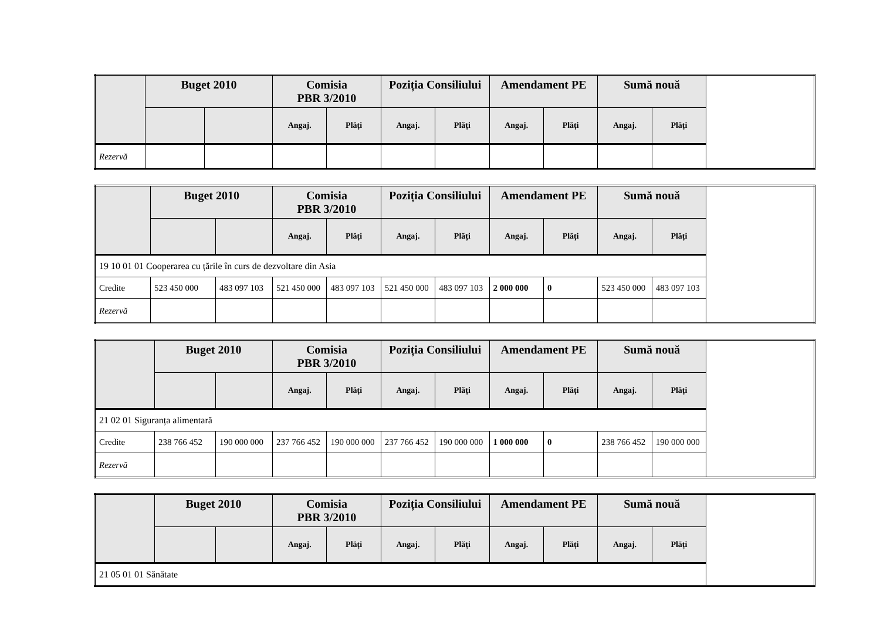| | Buget 2010 | | Comisia PBR 3/2010 | | Poziția Consiliului | | Amendament PE | | Sumă nouă | |
| --- | --- | --- | --- | --- | --- | --- | --- | --- | --- | --- |
| | | | Angaj. | Plăți | Angaj. | Plăți | Angaj. | Plăți | Angaj. | Plăți |
| Rezervă | | | | | | | | | | |
| | Buget 2010 | | Comisia PBR 3/2010 | | Poziția Consiliului | | Amendament PE | | Sumă nouă | |
| --- | --- | --- | --- | --- | --- | --- | --- | --- | --- | --- |
| | | | Angaj. | Plăți | Angaj. | Plăți | Angaj. | Plăți | Angaj. | Plăți |
| 19 10 01 01 Cooperarea cu țările în curs de dezvoltare din Asia | | | | | | | | | | |
| Credite | 523 450 000 | 483 097 103 | 521 450 000 | 483 097 103 | 521 450 000 | 483 097 103 | 2 000 000 | 0 | 523 450 000 | 483 097 103 |
| Rezervă | | | | | | | | | | |
| | Buget 2010 | | Comisia PBR 3/2010 | | Poziția Consiliului | | Amendament PE | | Sumă nouă | |
| --- | --- | --- | --- | --- | --- | --- | --- | --- | --- | --- |
| | | | Angaj. | Plăți | Angaj. | Plăți | Angaj. | Plăți | Angaj. | Plăți |
| 21 02 01 Siguranța alimentară | | | | | | | | | | |
| Credite | 238 766 452 | 190 000 000 | 237 766 452 | 190 000 000 | 237 766 452 | 190 000 000 | 1 000 000 | 0 | 238 766 452 | 190 000 000 |
| Rezervă | | | | | | | | | | |
| | Buget 2010 | | Comisia PBR 3/2010 | | Poziția Consiliului | | Amendament PE | | Sumă nouă | |
| --- | --- | --- | --- | --- | --- | --- | --- | --- | --- | --- |
| | | | Angaj. | Plăți | Angaj. | Plăți | Angaj. | Plăți | Angaj. | Plăți |
| 21 05 01 01 Sănătate | | | | | | | | | | |